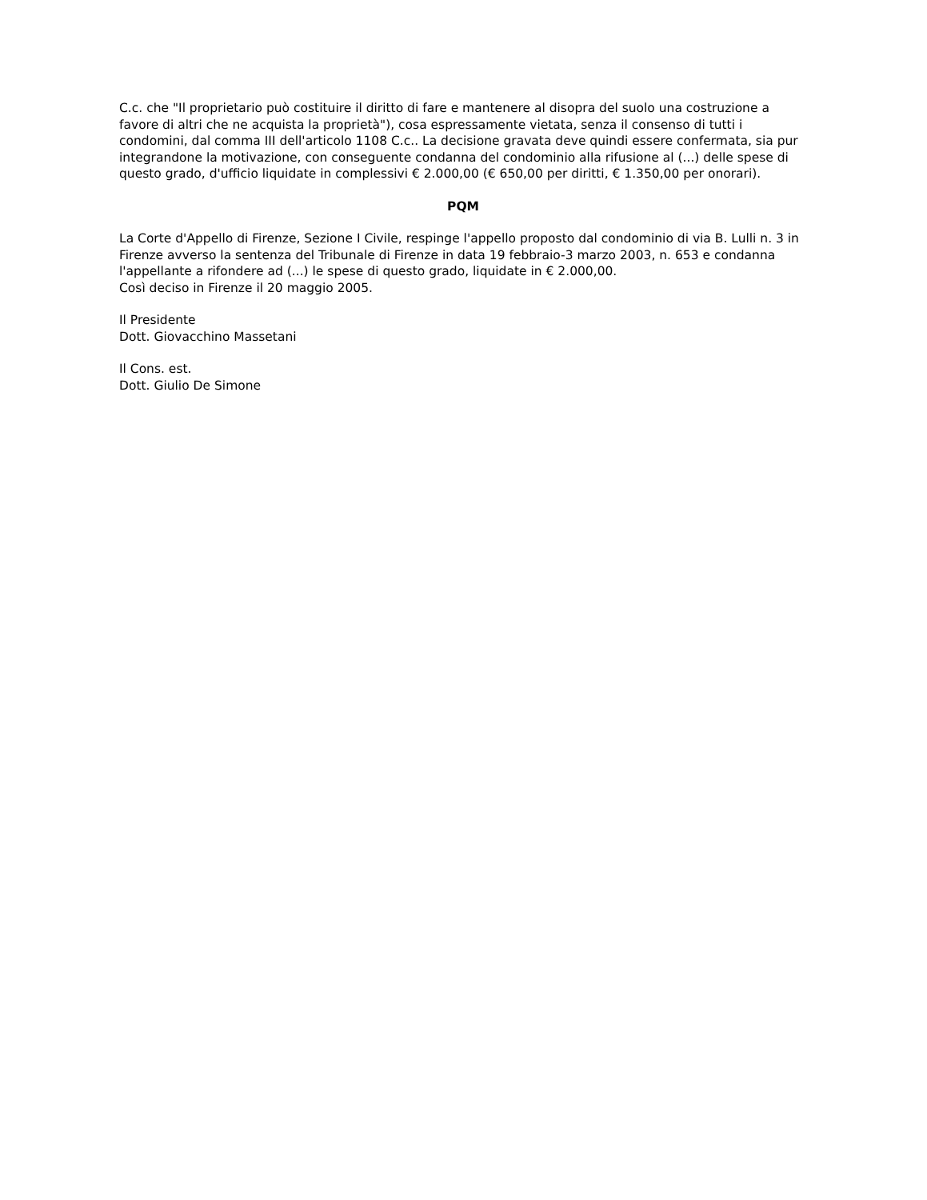C.c. che "Il proprietario può costituire il diritto di fare e mantenere al disopra del suolo una costruzione a favore di altri che ne acquista la proprietà"), cosa espressamente vietata, senza il consenso di tutti i condomini, dal comma III dell'articolo 1108 C.c.. La decisione gravata deve quindi essere confermata, sia pur integrandone la motivazione, con conseguente condanna del condominio alla rifusione al (...) delle spese di questo grado, d'ufficio liquidate in complessivi € 2.000,00 (€ 650,00 per diritti, € 1.350,00 per onorari).
PQM
La Corte d'Appello di Firenze, Sezione I Civile, respinge l'appello proposto dal condominio di via B. Lulli n. 3 in Firenze avverso la sentenza del Tribunale di Firenze in data 19 febbraio-3 marzo 2003, n. 653 e condanna l'appellante a rifondere ad (...) le spese di questo grado, liquidate in € 2.000,00.
Così deciso in Firenze il 20 maggio 2005.
Il Presidente
Dott. Giovacchino Massetani
Il Cons. est.
Dott. Giulio De Simone